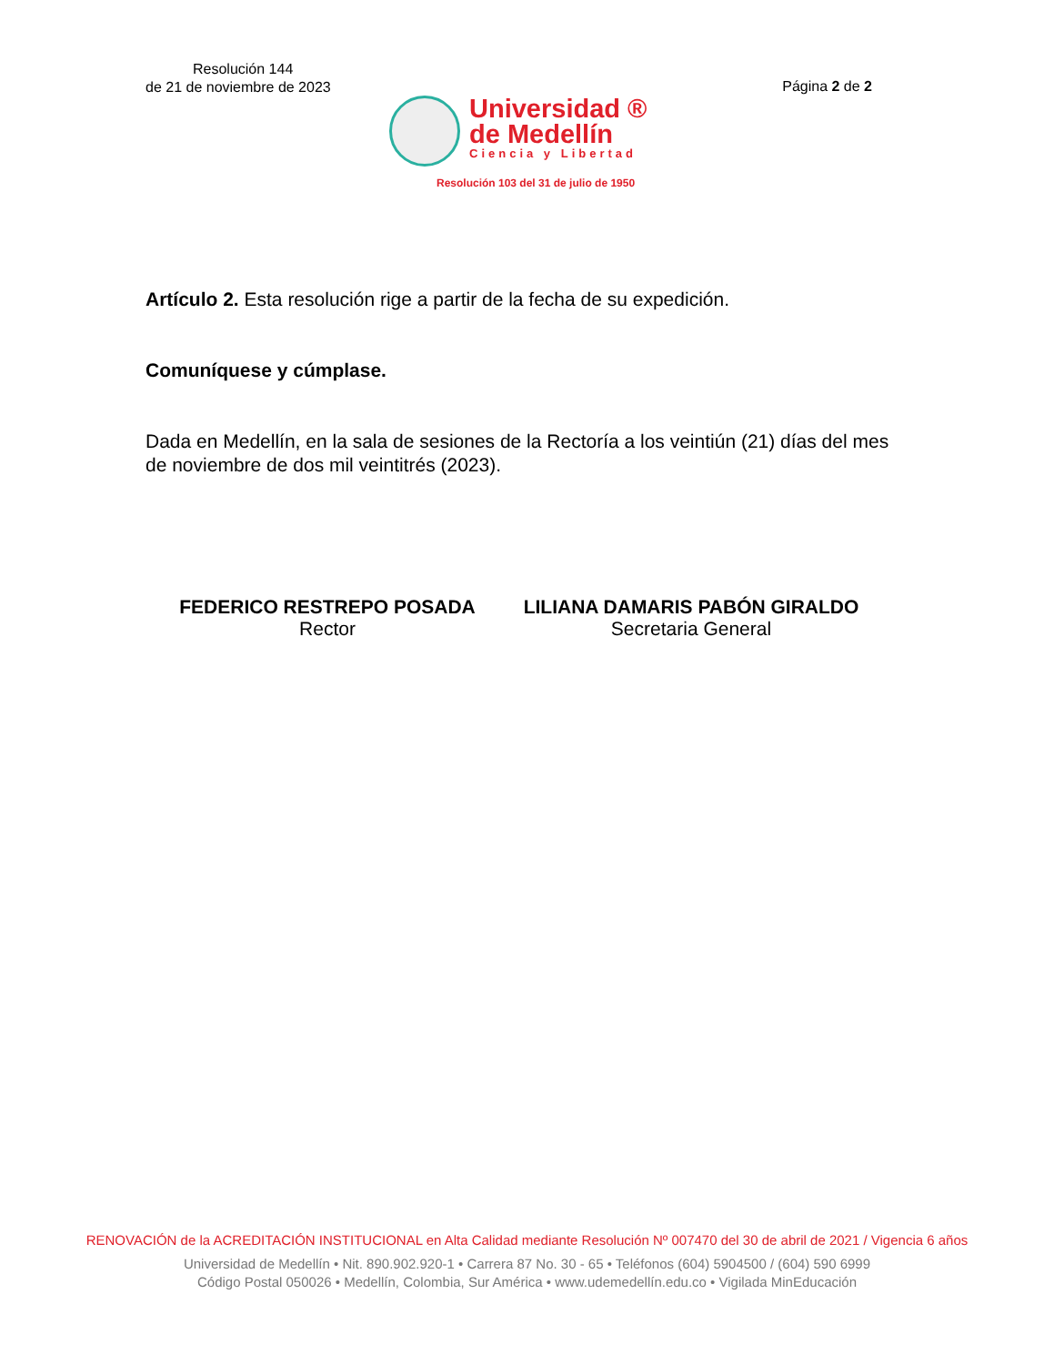Resolución 144
de 21 de noviembre de 2023
Página 2 de 2
Universidad ®
de Medellín
Ciencia y Libertad
Resolución 103 del 31 de julio de 1950
Artículo 2. Esta resolución rige a partir de la fecha de su expedición.
Comuníquese y cúmplase.
Dada en Medellín, en la sala de sesiones de la Rectoría a los veintiún (21) días del mes de noviembre de dos mil veintitrés (2023).
FEDERICO RESTREPO POSADA
Rector
LILIANA DAMARIS PABÓN GIRALDO
Secretaria General
RENOVACIÓN de la ACREDITACIÓN INSTITUCIONAL en Alta Calidad mediante Resolución Nº 007470 del 30 de abril de 2021 / Vigencia 6 años
Universidad de Medellín • Nit. 890.902.920-1 • Carrera 87 No. 30 - 65 • Teléfonos (604) 5904500 / (604) 590 6999
Código Postal 050026 • Medellín, Colombia, Sur América • www.udemedellín.edu.co • Vigilada MinEducación